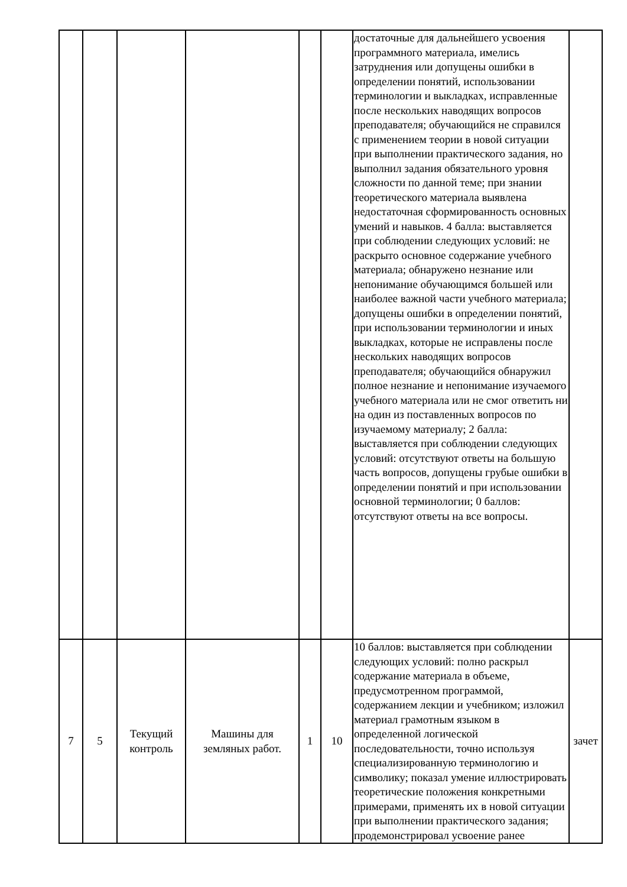| | | | | | | достаточные для дальнейшего усвоения программного материала, имелись затруднения или допущены ошибки в определении понятий, использовании терминологии и выкладках, исправленные после нескольких наводящих вопросов преподавателя; обучающийся не справился с применением теории в новой ситуации при выполнении практического задания, но выполнил задания обязательного уровня сложности по данной теме; при знании теоретического материала выявлена недостаточная сформированность основных умений и навыков. 4 балла: выставляется при соблюдении следующих условий: не раскрыто основное содержание учебного материала; обнаружено незнание или непонимание обучающимся большей или наиболее важной части учебного материала; допущены ошибки в определении понятий, при использовании терминологии и иных выкладках, которые не исправлены после нескольких наводящих вопросов преподавателя; обучающийся обнаружил полное незнание и непонимание изучаемого учебного материала или не смог ответить ни на один из поставленных вопросов по изучаемому материалу; 2 балла: выставляется при соблюдении следующих условий: отсутствуют ответы на большую часть вопросов, допущены грубые ошибки в определении понятий и при использовании основной терминологии; 0 баллов: отсутствуют ответы на все вопросы. | |
| 7 | 5 | Текущий контроль | Машины для земляных работ. | 1 | 10 | 10 баллов: выставляется при соблюдении следующих условий: полно раскрыл содержание материала в объеме, предусмотренном программой, содержанием лекции и учебником; изложил материал грамотным языком в определенной логической последовательности, точно используя специализированную терминологию и символику; показал умение иллюстрировать теоретические положения конкретными примерами, применять их в новой ситуации при выполнении практического задания; продемонстрировал усвоение ранее | зачет |